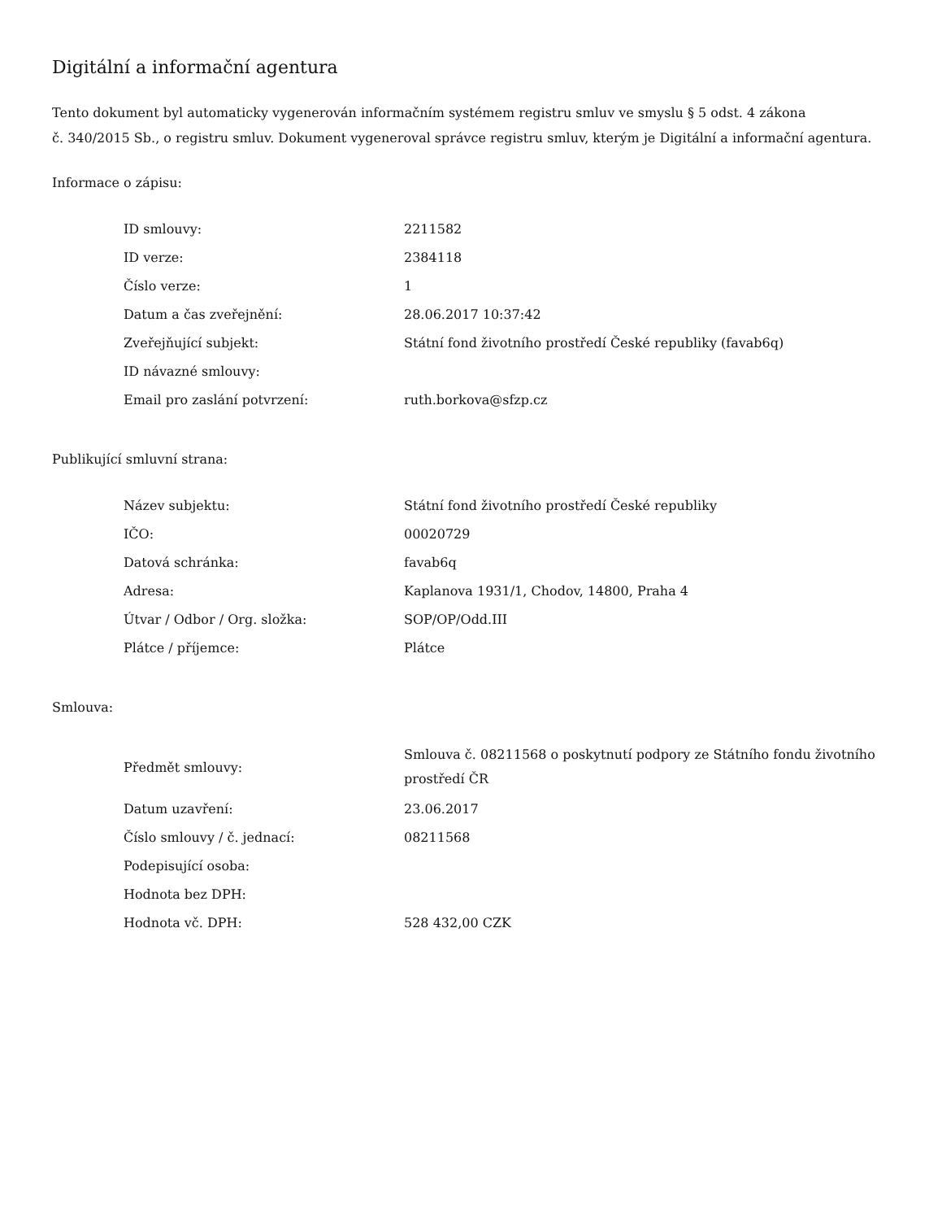Digitální a informační agentura
Tento dokument byl automaticky vygenerován informačním systémem registru smluv ve smyslu § 5 odst. 4 zákona
č. 340/2015 Sb., o registru smluv. Dokument vygeneroval správce registru smluv, kterým je Digitální a informační agentura.
Informace o zápisu:
| ID smlouvy: | 2211582 |
| ID verze: | 2384118 |
| Číslo verze: | 1 |
| Datum a čas zveřejnění: | 28.06.2017 10:37:42 |
| Zveřejňující subjekt: | Státní fond životního prostředí České republiky (favab6q) |
| ID návazné smlouvy: | |
| Email pro zaslání potvrzení: | ruth.borkova@sfzp.cz |
Publikující smluvní strana:
| Název subjektu: | Státní fond životního prostředí České republiky |
| IČO: | 00020729 |
| Datová schránka: | favab6q |
| Adresa: | Kaplanova 1931/1, Chodov, 14800, Praha 4 |
| Útvar / Odbor / Org. složka: | SOP/OP/Odd.III |
| Plátce / příjemce: | Plátce |
Smlouva:
| Předmět smlouvy: | Smlouva č. 08211568 o poskytnutí podpory ze Státního fondu životního prostředí ČR |
| Datum uzavření: | 23.06.2017 |
| Číslo smlouvy / č. jednací: | 08211568 |
| Podepisující osoba: | |
| Hodnota bez DPH: | |
| Hodnota vč. DPH: | 528 432,00 CZK |